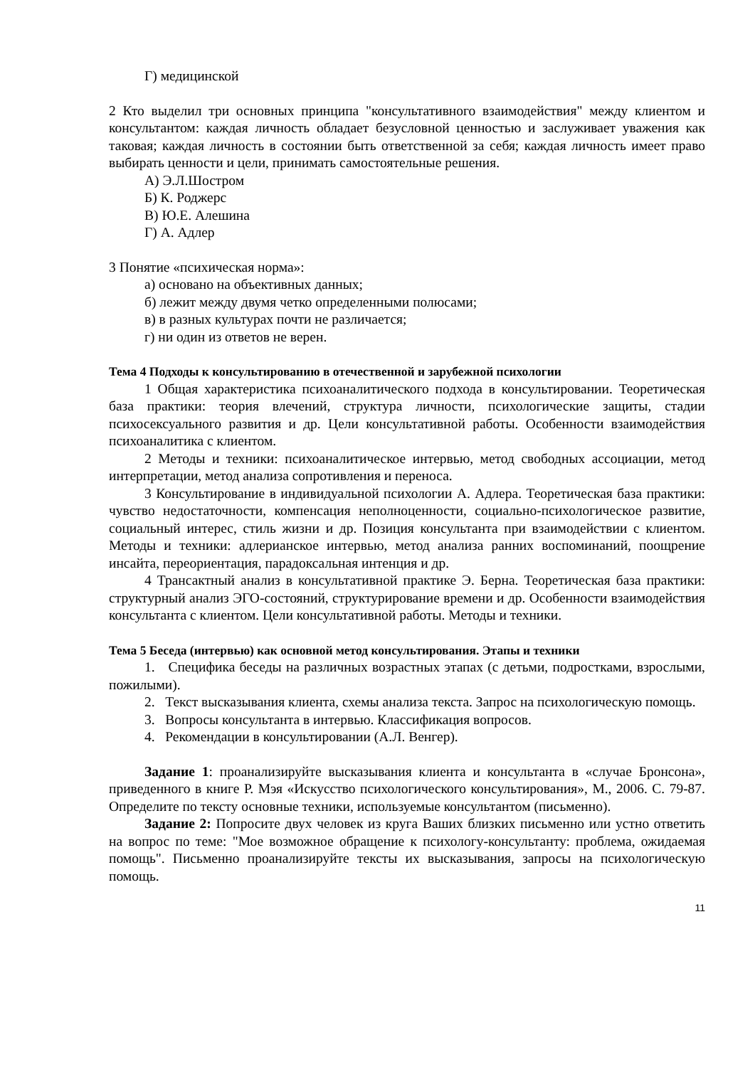Г) медицинской
2 Кто выделил три основных принципа "консультативного взаимодействия" между клиентом и консультантом: каждая личность обладает безусловной ценностью и заслуживает уважения как таковая; каждая личность в состоянии быть ответственной за себя; каждая личность имеет право выбирать ценности и цели, принимать самостоятельные решения.
А) Э.Л.Шостром
Б) К. Роджерс
В) Ю.Е. Алешина
Г) А. Адлер
3 Понятие «психическая норма»:
а) основано на объективных данных;
б) лежит между двумя четко определенными полюсами;
в) в разных культурах почти не различается;
г) ни один из ответов не верен.
Тема 4 Подходы к консультированию в отечественной и зарубежной психологии
1 Общая характеристика психоаналитического подхода в консультировании. Теоретическая база практики: теория влечений, структура личности, психологические защиты, стадии психосексуального развития и др. Цели консультативной работы. Особенности взаимодействия психоаналитика с клиентом.
2 Методы и техники: психоаналитическое интервью, метод свободных ассоциации, метод интерпретации, метод анализа сопротивления и переноса.
3 Консультирование в индивидуальной психологии А. Адлера. Теоретическая база практики: чувство недостаточности, компенсация неполноценности, социально-психологическое развитие, социальный интерес, стиль жизни и др. Позиция консультанта при взаимодействии с клиентом. Методы и техники: адлерианское интервью, метод анализа ранних воспоминаний, поощрение инсайта, переориентация, парадоксальная интенция и др.
4 Трансактный анализ в консультативной практике Э. Берна. Теоретическая база практики: структурный анализ ЭГО-состояний, структурирование времени и др. Особенности взаимодействия консультанта с клиентом. Цели консультативной работы. Методы и техники.
Тема 5 Беседа (интервью) как основной метод консультирования. Этапы и техники
1. Специфика беседы на различных возрастных этапах (с детьми, подростками, взрослыми, пожилыми).
2. Текст высказывания клиента, схемы анализа текста. Запрос на психологическую помощь.
3. Вопросы консультанта в интервью. Классификация вопросов.
4. Рекомендации в консультировании (А.Л. Венгер).
Задание 1: проанализируйте высказывания клиента и консультанта в «случае Бронсона», приведенного в книге Р. Мэя «Искусство психологического консультирования», М., 2006. С. 79-87. Определите по тексту основные техники, используемые консультантом (письменно).
Задание 2: Попросите двух человек из круга Ваших близких письменно или устно ответить на вопрос по теме: "Мое возможное обращение к психологу-консультанту: проблема, ожидаемая помощь". Письменно проанализируйте тексты их высказывания, запросы на психологическую помощь.
11